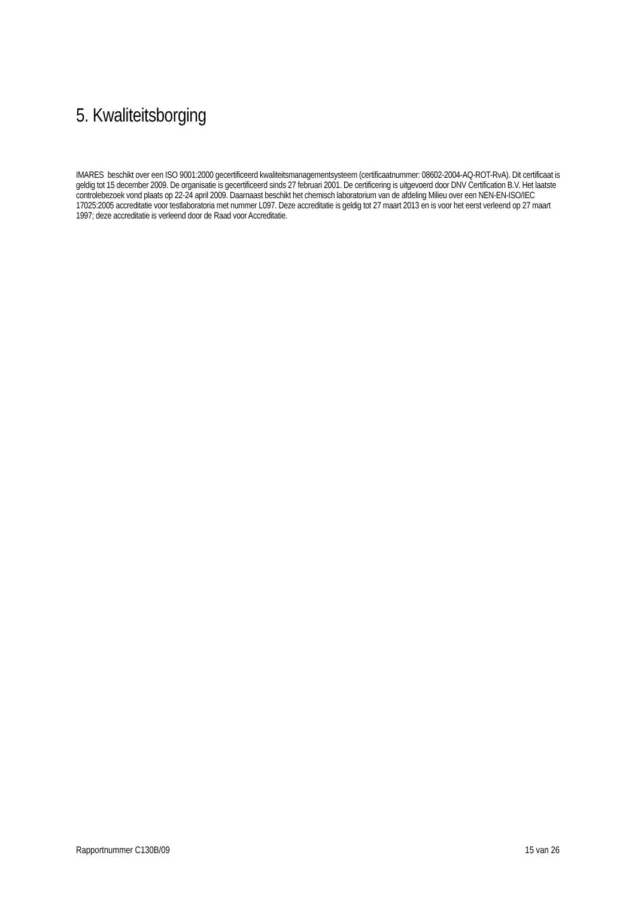5. Kwaliteitsborging
IMARES beschikt over een ISO 9001:2000 gecertificeerd kwaliteitsmanagementsysteem (certificaatnummer: 08602-2004-AQ-ROT-RvA). Dit certificaat is geldig tot 15 december 2009. De organisatie is gecertificeerd sinds 27 februari 2001. De certificering is uitgevoerd door DNV Certification B.V. Het laatste controlebezoek vond plaats op 22-24 april 2009. Daarnaast beschikt het chemisch laboratorium van de afdeling Milieu over een NEN-EN-ISO/IEC 17025:2005 accreditatie voor testlaboratoria met nummer L097. Deze accreditatie is geldig tot 27 maart 2013 en is voor het eerst verleend op 27 maart 1997; deze accreditatie is verleend door de Raad voor Accreditatie.
Rapportnummer C130B/09 15 van 26